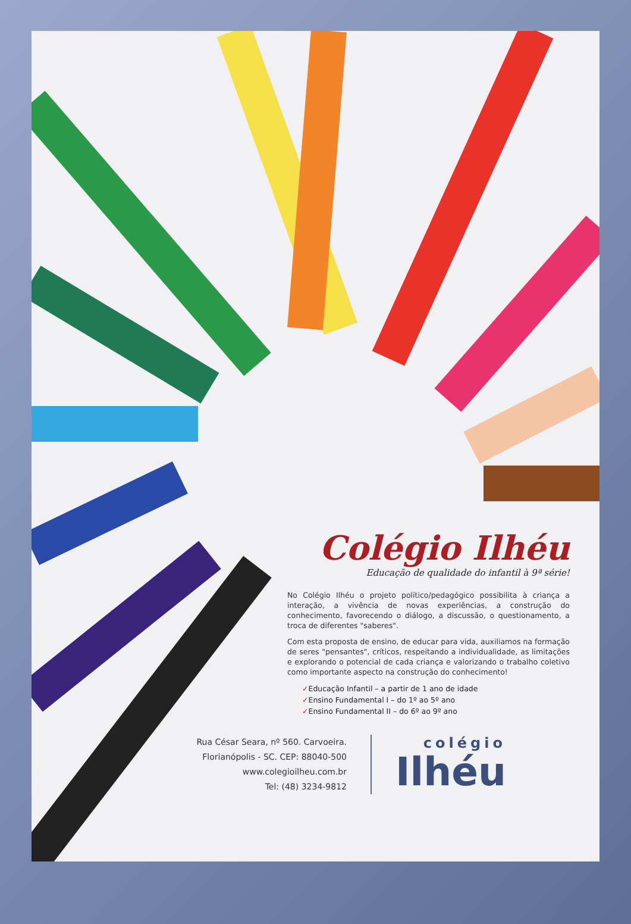Colégio Ilhéu
Educação de qualidade do infantil à 9ª série!
No Colégio Ilhéu o projeto político/pedagógico possibilita à criança a interação, a vivência de novas experiências, a construção do conhecimento, favorecendo o diálogo, a discussão, o questionamento, a troca de diferentes "saberes".
Com esta proposta de ensino, de educar para vida, auxiliamos na formação de seres "pensantes", críticos, respeitando a individualidade, as limitações e explorando o potencial de cada criança e valorizando o trabalho coletivo como importante aspecto na construção do conhecimento!
✓Educação Infantil – a partir de 1 ano de idade
✓Ensino Fundamental I – do 1º ao 5º ano
✓Ensino Fundamental II – do 6º ao 9º ano
Rua César Seara, nº 560. Carvoeira.
Florianópolis - SC. CEP: 88040-500
www.colegioilheu.com.br
Tel: (48) 3234-9812
colégio
Ilhéu